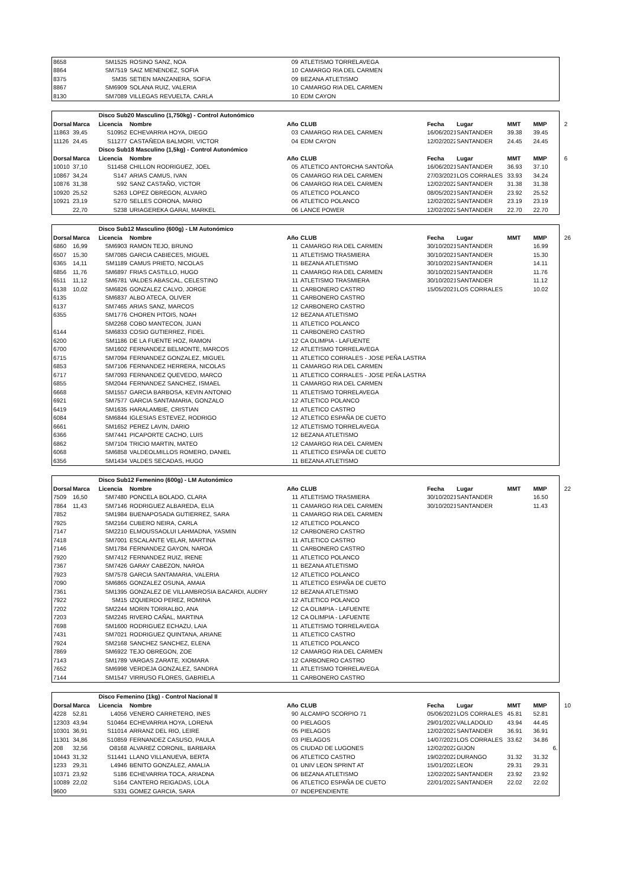| 8658 | | SM1525 | ROSINO SANZ, NOA | 09 | ATLETISMO TORRELAVEGA | | | | | |
| 8864 | | SM7519 | SAIZ MENENDEZ, SOFIA | 10 | CAMARGO RIA DEL CARMEN | | | | | |
| 8375 | | SM35 | SETIEN MANZANERA, SOFIA | 09 | BEZANA ATLETISMO | | | | | |
| 8867 | | SM6909 | SOLANA RUIZ, VALERIA | 10 | CAMARGO RIA DEL CARMEN | | | | | |
| 8130 | | SM7089 | VILLEGAS REVUELTA, CARLA | 10 | EDM CAYON | | | | | |
| | | Disco Sub20 Masculino (1,750kg) - Control Autonómico | | | | | | | | |
| Dorsal | Marca | Licencia | Nombre | Año | CLUB | Fecha | Lugar | MMT | MMP | 2 |
| 11863 | 39,45 | S10952 | ECHEVARRIA HOYA, DIEGO | 03 | CAMARGO RIA DEL CARMEN | 16/06/2021 | SANTANDER | 39.38 | 39.45 | |
| 11126 | 24,45 | S11277 | CASTAÑEDA BALMORI, VICTOR | 04 | EDM CAYON | 12/02/2022 | SANTANDER | 24.45 | 24.45 | |
| | | Disco Sub18 Masculino (1,5kg) - Control Autonómico | | | | | | | | |
| Dorsal | Marca | Licencia | Nombre | Año | CLUB | Fecha | Lugar | MMT | MMP | 6 |
| 10010 | 37,10 | S11458 | CHILLON RODRIGUEZ, JOEL | 05 | ATLETICO ANTORCHA SANTOÑA | 16/06/2021 | SANTANDER | 36.93 | 37.10 | |
| 10867 | 34,24 | S147 | ARIAS CAMUS, IVAN | 05 | CAMARGO RIA DEL CARMEN | 27/03/2021 | LOS CORRALES | 33.93 | 34.24 | |
| 10876 | 31,38 | S92 | SANZ CASTAÑO, VICTOR | 06 | CAMARGO RIA DEL CARMEN | 12/02/2022 | SANTANDER | 31.38 | 31.38 | |
| 10920 | 25,52 | S263 | LOPEZ OBREGON, ALVARO | 05 | ATLETICO POLANCO | 08/05/2021 | SANTANDER | 23.92 | 25.52 | |
| 10921 | 23,19 | S270 | SELLES CORONA, MARIO | 06 | ATLETICO POLANCO | 12/02/2022 | SANTANDER | 23.19 | 23.19 | |
| | 22,70 | S238 | URIAGEREKA GARAI, MARKEL | 06 | LANCE POWER | 12/02/2022 | SANTANDER | 22.70 | 22.70 | |
| | | Disco Sub12 Masculino (600g) - LM Autonómico | | | | | | | | |
| Dorsal | Marca | Licencia | Nombre | Año | CLUB | Fecha | Lugar | MMT | MMP | 26 |
| 6860 | 16,99 | SM6903 | RAMON TEJO, BRUNO | 11 | CAMARGO RIA DEL CARMEN | 30/10/2021 | SANTANDER | | 16.99 | |
| 6507 | 15,30 | SM7085 | GARCIA CABIECES, MIGUEL | 11 | ATLETISMO TRASMIERA | 30/10/2021 | SANTANDER | | 15.30 | |
| 6365 | 14,11 | SM1189 | CAMUS PRIETO, NICOLAS | 11 | BEZANA ATLETISMO | 30/10/2021 | SANTANDER | | 14.11 | |
| 6856 | 11,76 | SM6897 | FRIAS CASTILLO, HUGO | 11 | CAMARGO RIA DEL CARMEN | 30/10/2021 | SANTANDER | | 11.76 | |
| 6511 | 11,12 | SM6781 | VALDES ABASCAL, CELESTINO | 11 | ATLETISMO TRASMIERA | 30/10/2021 | SANTANDER | | 11.12 | |
| 6138 | 10,02 | SM6826 | GONZALEZ CALVO, JORGE | 11 | CARBONERO CASTRO | 15/05/2021 | LOS CORRALES | | 10.02 | |
| 6135 | | SM6837 | ALBO ATECA, OLIVER | 11 | CARBONERO CASTRO | | | | | |
| 6137 | | SM7465 | ARIAS SANZ, MARCOS | 12 | CARBONERO CASTRO | | | | | |
| 6355 | | SM1776 | CHOREN PITOIS, NOAH | 12 | BEZANA ATLETISMO | | | | | |
| | | SM2268 | COBO MANTECON, JUAN | 11 | ATLETICO POLANCO | | | | | |
| 6144 | | SM6833 | COSIO GUTIERREZ, FIDEL | 11 | CARBONERO CASTRO | | | | | |
| 6200 | | SM1186 | DE LA FUENTE HOZ, RAMON | 12 | CA OLIMPIA - LAFUENTE | | | | | |
| 6700 | | SM1602 | FERNANDEZ BELMONTE, MARCOS | 12 | ATLETISMO TORRELAVEGA | | | | | |
| 6715 | | SM7094 | FERNANDEZ GONZALEZ, MIGUEL | 11 | ATLETICO CORRALES - JOSE PEÑA LASTRA | | | | | |
| 6853 | | SM7106 | FERNANDEZ HERRERA, NICOLAS | 11 | CAMARGO RIA DEL CARMEN | | | | | |
| 6717 | | SM7093 | FERNANDEZ QUEVEDO, MARCO | 11 | ATLETICO CORRALES - JOSE PEÑA LASTRA | | | | | |
| 6855 | | SM2044 | FERNANDEZ SANCHEZ, ISMAEL | 11 | CAMARGO RIA DEL CARMEN | | | | | |
| 6668 | | SM1557 | GARCIA BARBOSA, KEVIN ANTONIO | 11 | ATLETISMO TORRELAVEGA | | | | | |
| 6921 | | SM7577 | GARCIA SANTAMARIA, GONZALO | 12 | ATLETICO POLANCO | | | | | |
| 6419 | | SM1635 | HARALAMBIE, CRISTIAN | 11 | ATLETICO CASTRO | | | | | |
| 6084 | | SM6844 | IGLESIAS ESTEVEZ, RODRIGO | 12 | ATLETICO ESPAÑA DE CUETO | | | | | |
| 6661 | | SM1652 | PEREZ LAVIN, DARIO | 12 | ATLETISMO TORRELAVEGA | | | | | |
| 6366 | | SM7441 | PICAPORTE CACHO, LUIS | 12 | BEZANA ATLETISMO | | | | | |
| 6862 | | SM7104 | TRICIO MARTIN, MATEO | 12 | CAMARGO RIA DEL CARMEN | | | | | |
| 6068 | | SM6858 | VALDEOLMILLOS ROMERO, DANIEL | 11 | ATLETICO ESPAÑA DE CUETO | | | | | |
| 6356 | | SM1434 | VALDES SECADAS, HUGO | 11 | BEZANA ATLETISMO | | | | | |
| | | Disco Sub12 Femenino (600g) - LM Autonómico | | | | | | | | |
| Dorsal | Marca | Licencia | Nombre | Año | CLUB | Fecha | Lugar | MMT | MMP | 22 |
| 7509 | 16,50 | SM7480 | PONCELA BOLADO, CLARA | 11 | ATLETISMO TRASMIERA | 30/10/2021 | SANTANDER | | 16.50 | |
| 7864 | 11,43 | SM7146 | RODRIGUEZ ALBAREDA, ELIA | 11 | CAMARGO RIA DEL CARMEN | 30/10/2021 | SANTANDER | | 11.43 | |
| 7852 | | SM1984 | BUENAPOSADA GUTIERREZ, SARA | 11 | CAMARGO RIA DEL CARMEN | | | | | |
| 7925 | | SM2164 | CUBERO NEIRA, CARLA | 12 | ATLETICO POLANCO | | | | | |
| 7147 | | SM2210 | ELMOUSSAOLUI LAHMADNA, YASMIN | 12 | CARBONERO CASTRO | | | | | |
| 7418 | | SM7001 | ESCALANTE VELAR, MARTINA | 11 | ATLETICO CASTRO | | | | | |
| 7146 | | SM1784 | FERNANDEZ GAYON, NAROA | 11 | CARBONERO CASTRO | | | | | |
| 7920 | | SM7412 | FERNANDEZ RUIZ, IRENE | 11 | ATLETICO POLANCO | | | | | |
| 7367 | | SM7426 | GARAY CABEZON, NAROA | 11 | BEZANA ATLETISMO | | | | | |
| 7923 | | SM7578 | GARCIA SANTAMARIA, VALERIA | 12 | ATLETICO POLANCO | | | | | |
| 7090 | | SM6865 | GONZALEZ OSUNA, AMAIA | 11 | ATLETICO ESPAÑA DE CUETO | | | | | |
| 7361 | | SM1395 | GONZALEZ DE VILLAMBROSIA BACARDI, AUDRY | 12 | BEZANA ATLETISMO | | | | | |
| 7922 | | SM15 | IZQUIERDO PEREZ, ROMINA | 12 | ATLETICO POLANCO | | | | | |
| 7202 | | SM2244 | MORIN TORRALBO, ANA | 12 | CA OLIMPIA - LAFUENTE | | | | | |
| 7203 | | SM2245 | RIVERO CAÑAL, MARTINA | 12 | CA OLIMPIA - LAFUENTE | | | | | |
| 7698 | | SM1600 | RODRIGUEZ ECHAZU, LAIA | 11 | ATLETISMO TORRELAVEGA | | | | | |
| 7431 | | SM7021 | RODRIGUEZ QUINTANA, ARIANE | 11 | ATLETICO CASTRO | | | | | |
| 7924 | | SM2168 | SANCHEZ SANCHEZ, ELENA | 11 | ATLETICO POLANCO | | | | | |
| 7869 | | SM6922 | TEJO OBREGON, ZOE | 12 | CAMARGO RIA DEL CARMEN | | | | | |
| 7143 | | SM1789 | VARGAS ZARATE, XIOMARA | 12 | CARBONERO CASTRO | | | | | |
| 7652 | | SM6998 | VERDEJA GONZALEZ, SANDRA | 11 | ATLETISMO TORRELAVEGA | | | | | |
| 7144 | | SM1547 | VIRRUSO FLORES, GABRIELA | 11 | CARBONERO CASTRO | | | | | |
| | | Disco Femenino (1kg) - Control Nacional II | | | | | | | | |
| Dorsal | Marca | Licencia | Nombre | Año | CLUB | Fecha | Lugar | MMT | MMP | 10 |
| 4228 | 52,81 | L4056 | VENERO CARRETERO, INES | 90 | ALCAMPO SCORPIO 71 | 05/06/2021 | LOS CORRALES | 45.81 | 52.81 | |
| 12303 | 43,94 | S10464 | ECHEVARRIA HOYA, LORENA | 00 | PIELAGOS | 29/01/2022 | VALLADOLID | 43.94 | 44.45 | |
| 10301 | 36,91 | S11014 | ARRANZ DEL RIO, LEIRE | 05 | PIELAGOS | 12/02/2022 | SANTANDER | 36.91 | 36.91 | |
| 11301 | 34,86 | S10859 | FERNANDEZ CASUSO, PAULA | 03 | PIELAGOS | 14/07/2021 | LOS CORRALES | 33.62 | 34.86 | |
| 208 | 32,56 | O8168 | ALVAREZ CORONIL, BARBARA | 05 | CIUDAD DE LUGONES | 12/02/2022 | GIJON | | 6. | |
| 10443 | 31,32 | S11441 | LLANO VILLANUEVA, BERTA | 06 | ATLETICO CASTRO | 19/02/2022 | DURANGO | 31.32 | 31.32 | |
| 1233 | 29,31 | L4946 | BENITO GONZALEZ, AMALIA | 01 | UNIV LEON SPRINT AT | 15/01/2022 | LEON | 29.31 | 29.31 | |
| 10371 | 23,92 | S186 | ECHEVARRIA TOCA, ARIADNA | 06 | BEZANA ATLETISMO | 12/02/2022 | SANTANDER | 23.92 | 23.92 | |
| 10089 | 22,02 | S164 | CANTERO REIGADAS, LOLA | 06 | ATLETICO ESPAÑA DE CUETO | 22/01/2022 | SANTANDER | 22.02 | 22.02 | |
| 9600 | | S331 | GOMEZ GARCIA, SARA | 07 | INDEPENDIENTE | | | | | |